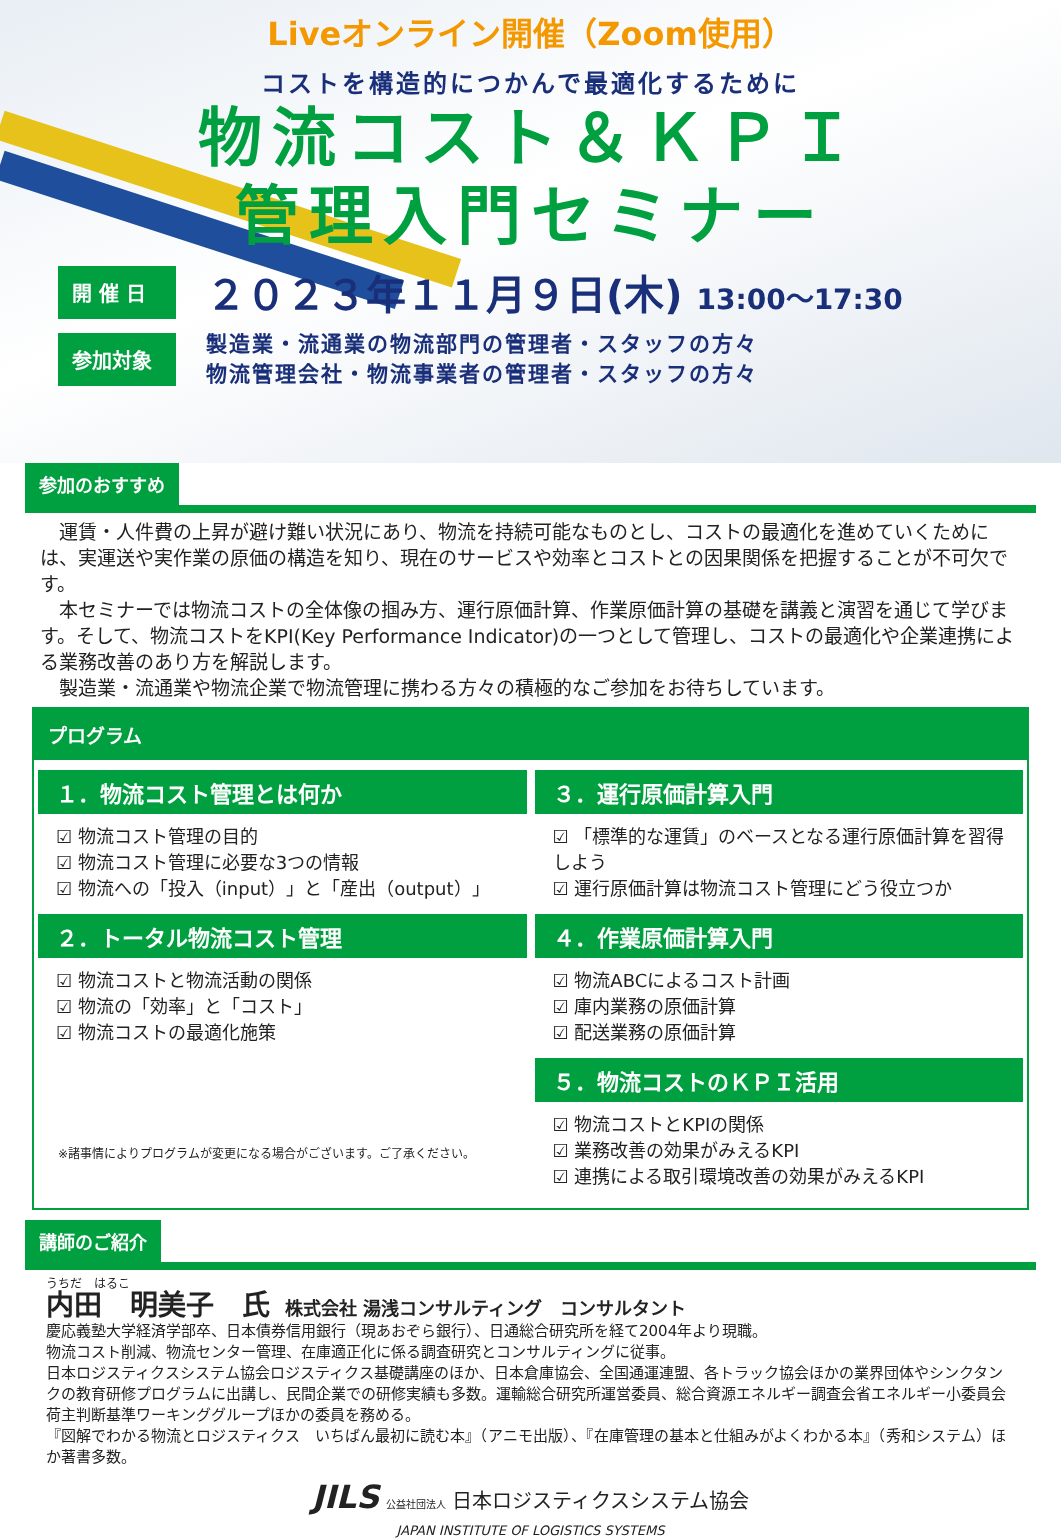Liveオンライン開催（Zoom使用）
コストを構造的につかんで最適化するために
物流コスト＆ＫＰＩ
管理入門セミナー
開 催 日
２０２３年１１月９日(木) 13:00～17:30
参加対象
製造業・流通業の物流部門の管理者・スタッフの方々
物流管理会社・物流事業者の管理者・スタッフの方々
参加のおすすめ
　運賃・人件費の上昇が避け難い状況にあり、物流を持続可能なものとし、コストの最適化を進めていくためには、実運送や実作業の原価の構造を知り、現在のサービスや効率とコストとの因果関係を把握することが不可欠です。
　本セミナーでは物流コストの全体像の掴み方、運行原価計算、作業原価計算の基礎を講義と演習を通じて学びます。そして、物流コストをKPI(Key Performance Indicator)の一つとして管理し、コストの最適化や企業連携による業務改善のあり方を解説します。
　製造業・流通業や物流企業で物流管理に携わる方々の積極的なご参加をお待ちしています。
プログラム
１．物流コスト管理とは何か
☑ 物流コスト管理の目的
☑ 物流コスト管理に必要な3つの情報
☑ 物流への「投入（input）」と「産出（output）」
２．トータル物流コスト管理
☑ 物流コストと物流活動の関係
☑ 物流の「効率」と「コスト」
☑ 物流コストの最適化施策
※諸事情によりプログラムが変更になる場合がございます。ご了承ください。
３．運行原価計算入門
☑ 「標準的な運賃」のベースとなる運行原価計算を習得しよう
☑ 運行原価計算は物流コスト管理にどう役立つか
４．作業原価計算入門
☑ 物流ABCによるコスト計画
☑ 庫内業務の原価計算
☑ 配送業務の原価計算
５．物流コストのＫＰＩ活用
☑ 物流コストとKPIの関係
☑ 業務改善の効果がみえるKPI
☑ 連携による取引環境改善の効果がみえるKPI
講師のご紹介
うちだ　はるこ
内田　明美子　氏　株式会社 湯浅コンサルティング　コンサルタント
慶応義塾大学経済学部卒、日本債券信用銀行（現あおぞら銀行）、日通総合研究所を経て2004年より現職。
物流コスト削減、物流センター管理、在庫適正化に係る調査研究とコンサルティングに従事。
日本ロジスティクスシステム協会ロジスティクス基礎講座のほか、日本倉庫協会、全国通運連盟、各トラック協会ほかの業界団体やシンクタンクの教育研修プログラムに出講し、民間企業での研修実績も多数。運輸総合研究所運営委員、総合資源エネルギー調査会省エネルギー小委員会荷主判断基準ワーキンググループほかの委員を務める。
『図解でわかる物流とロジスティクス　いちばん最初に読む本』（アニモ出版）、『在庫管理の基本と仕組みがよくわかる本』（秀和システム）ほか著書多数。
JILS 公益社団法人 日本ロジスティクスシステム協会
JAPAN INSTITUTE OF LOGISTICS SYSTEMS